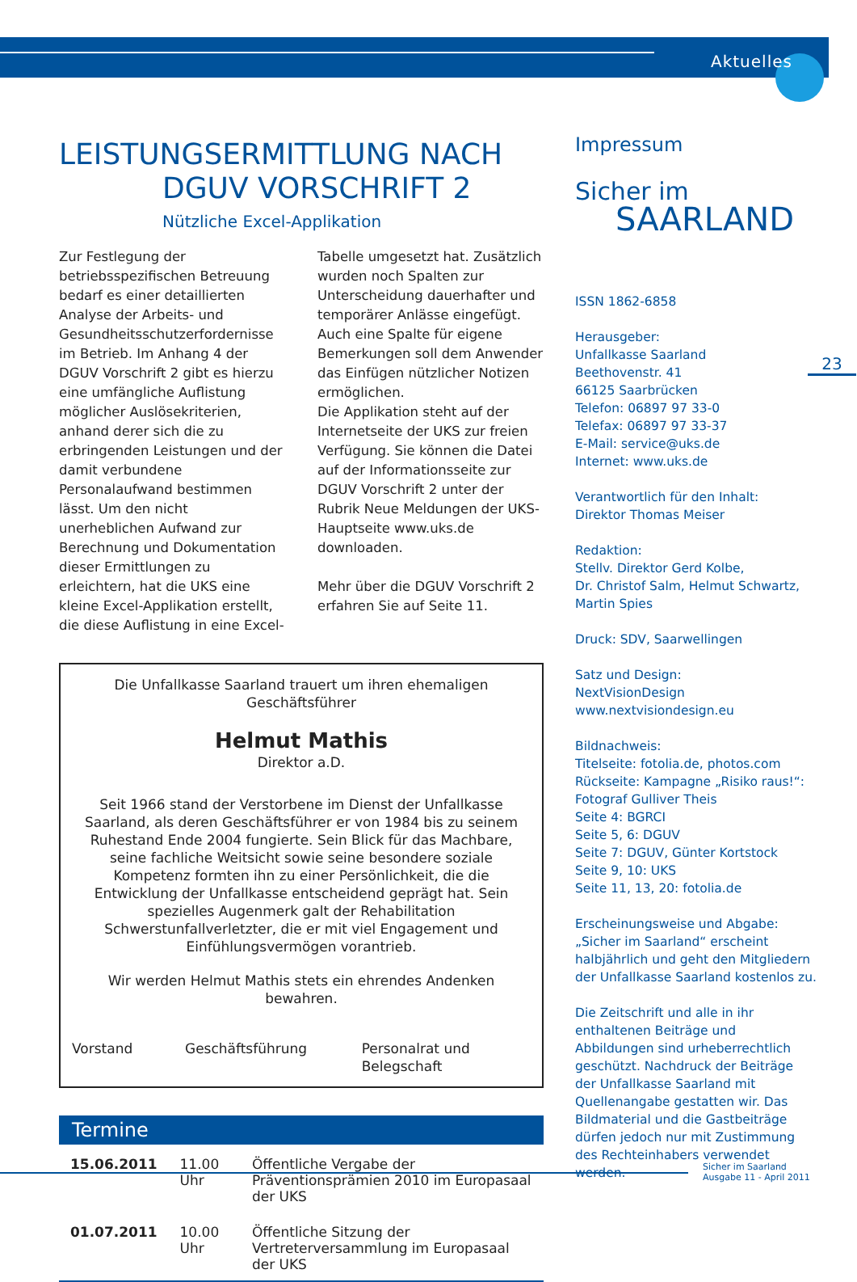Aktuelles
LEISTUNGSERMITTLUNG NACH
DGUV VORSCHRIFT 2
Nützliche Excel-Applikation
Zur Festlegung der betriebsspezifischen Betreuung bedarf es einer detaillierten Analyse der Arbeits- und Gesundheitsschutzerfordernisse im Betrieb. Im Anhang 4 der DGUV Vorschrift 2 gibt es hierzu eine umfängliche Auflistung möglicher Auslösekriterien, anhand derer sich die zu erbringenden Leistungen und der damit verbundene Personalaufwand bestimmen lässt. Um den nicht unerheblichen Aufwand zur Berechnung und Dokumentation dieser Ermittlungen zu erleichtern, hat die UKS eine kleine Excel-Applikation erstellt, die diese Auflistung in eine Excel-Tabelle umgesetzt hat. Zusätzlich wurden noch Spalten zur Unterscheidung dauerhafter und temporärer Anlässe eingefügt. Auch eine Spalte für eigene Bemerkungen soll dem Anwender das Einfügen nützlicher Notizen ermöglichen.
Die Applikation steht auf der Internetseite der UKS zur freien Verfügung. Sie können die Datei auf der Informationsseite zur DGUV Vorschrift 2 unter der Rubrik Neue Meldungen der UKS-Hauptseite www.uks.de downloaden.
Mehr über die DGUV Vorschrift 2 erfahren Sie auf Seite 11.
Die Unfallkasse Saarland trauert um ihren ehemaligen Geschäftsführer
Helmut Mathis
Direktor a.D.
Seit 1966 stand der Verstorbene im Dienst der Unfallkasse Saarland, als deren Geschäftsführer er von 1984 bis zu seinem Ruhestand Ende 2004 fungierte. Sein Blick für das Machbare, seine fachliche Weitsicht sowie seine besondere soziale Kompetenz formten ihn zu einer Persönlichkeit, die die Entwicklung der Unfallkasse entscheidend geprägt hat. Sein spezielles Augenmerk galt der Rehabilitation Schwerstunfallverletzter, die er mit viel Engagement und Einfühlungsvermögen vorantrieb.
Wir werden Helmut Mathis stets ein ehrendes Andenken bewahren.
Vorstand Geschäftsführung Personalrat und Belegschaft
Termine
| 15.06.2011 | 11.00 Uhr | Öffentliche Vergabe der Präventionsprämien 2010 im Europasaal der UKS |
| 01.07.2011 | 10.00 Uhr | Öffentliche Sitzung der Vertreterversammlung im Europasaal der UKS |
Impressum
Sicher im
SAARLAND
ISSN 1862-6858
Herausgeber:
Unfallkasse Saarland
Beethovenstr. 41
66125 Saarbrücken
Telefon: 06897 97 33-0
Telefax: 06897 97 33-37
E-Mail: service@uks.de
Internet: www.uks.de
Verantwortlich für den Inhalt:
Direktor Thomas Meiser
Redaktion:
Stellv. Direktor Gerd Kolbe,
Dr. Christof Salm, Helmut Schwartz,
Martin Spies
Druck: SDV, Saarwellingen
Satz und Design:
NextVisionDesign
www.nextvisiondesign.eu
Bildnachweis:
Titelseite: fotolia.de, photos.com
Rückseite: Kampagne „Risiko raus!“:
Fotograf Gulliver Theis
Seite 4: BGRCI
Seite 5, 6: DGUV
Seite 7: DGUV, Günter Kortstock
Seite 9, 10: UKS
Seite 11, 13, 20: fotolia.de
Erscheinungsweise und Abgabe:
„Sicher im Saarland“ erscheint halbjährlich und geht den Mitgliedern der Unfallkasse Saarland kostenlos zu.
Die Zeitschrift und alle in ihr enthaltenen Beiträge und Abbildungen sind urheberrechtlich geschützt. Nachdruck der Beiträge der Unfallkasse Saarland mit Quellenangabe gestatten wir. Das Bildmaterial und die Gastbeiträge dürfen jedoch nur mit Zustimmung des Rechteinhabers verwendet werden.
23
Sicher im Saarland
Ausgabe 11 - April 2011